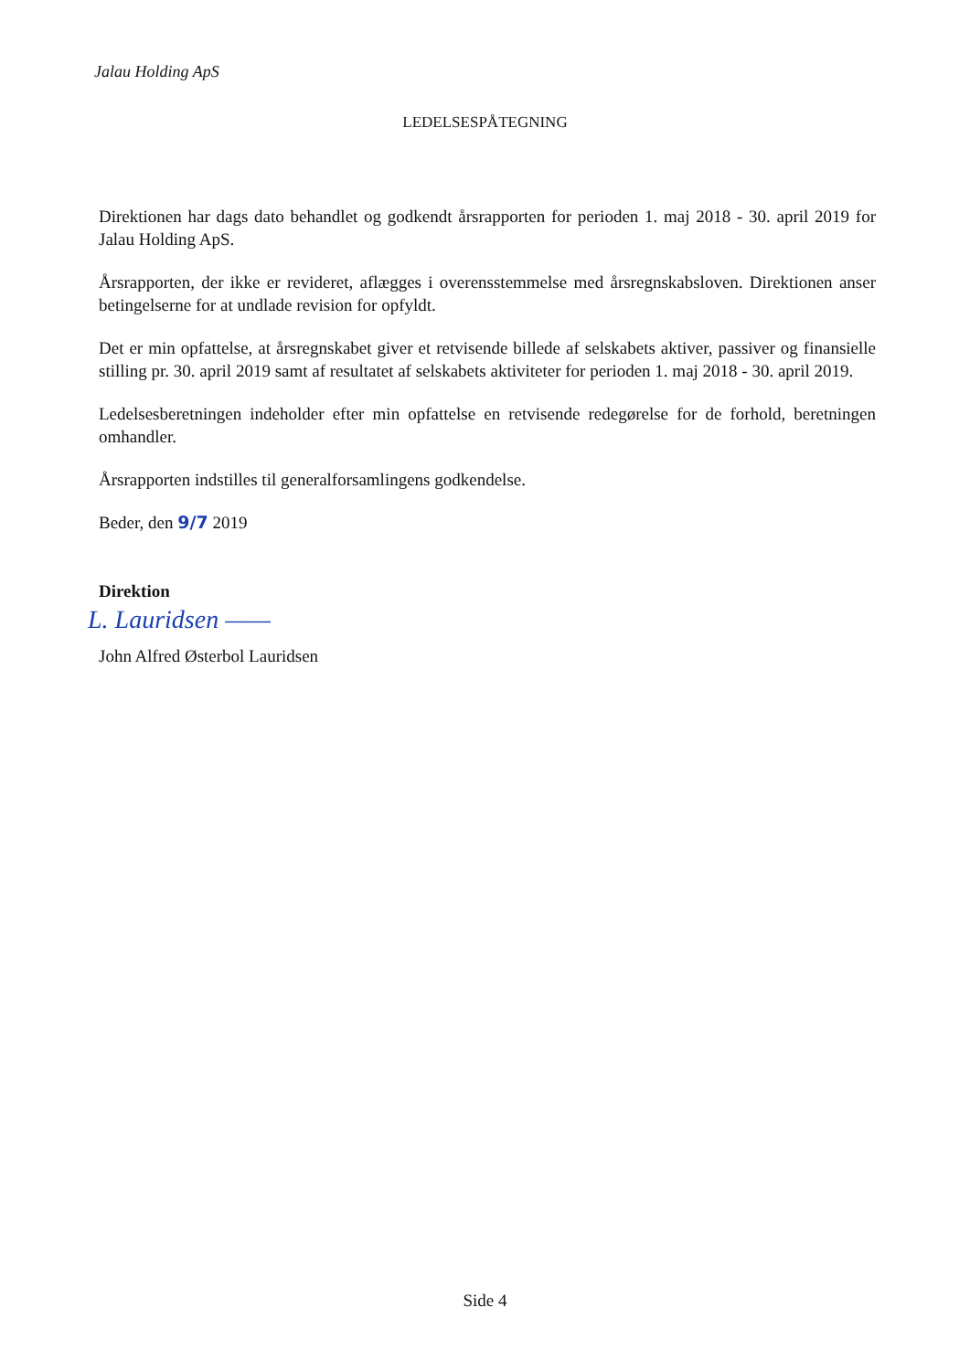Jalau Holding ApS
LEDELSESPÅTEGNING
Direktionen har dags dato behandlet og godkendt årsrapporten for perioden 1. maj 2018 - 30. april 2019 for Jalau Holding ApS.
Årsrapporten, der ikke er revideret, aflægges i overensstemmelse med årsregnskabsloven. Direktionen anser betingelserne for at undlade revision for opfyldt.
Det er min opfattelse, at årsregnskabet giver et retvisende billede af selskabets aktiver, passiver og finansielle stilling pr. 30. april 2019 samt af resultatet af selskabets aktiviteter for perioden 1. maj 2018 - 30. april 2019.
Ledelsesberetningen indeholder efter min opfattelse en retvisende redegørelse for de forhold, beretningen omhandler.
Årsrapporten indstilles til generalforsamlingens godkendelse.
Beder, den 9/7 2019
Direktion
L. Lauridsen ——
John Alfred Østerbol Lauridsen
Side 4